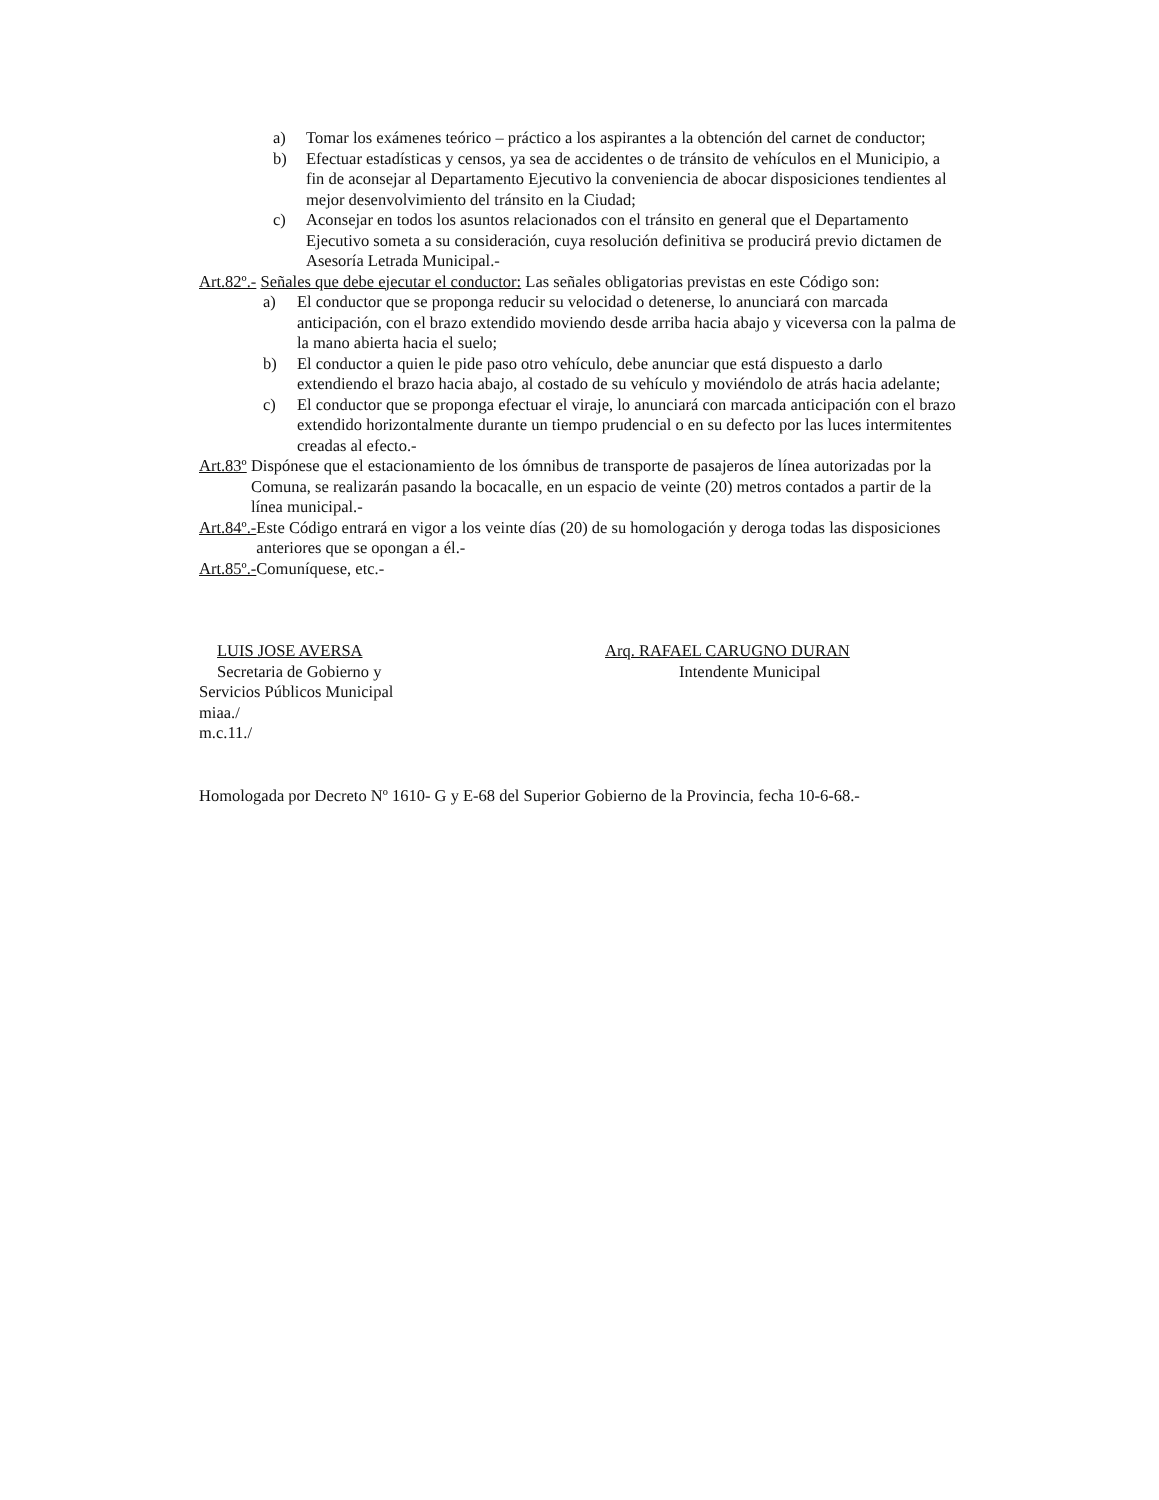a) Tomar los exámenes teórico – práctico a los aspirantes a la obtención del carnet de conductor;
b) Efectuar estadísticas y censos, ya sea de accidentes o de tránsito de vehículos en el Municipio, a fin de aconsejar al Departamento Ejecutivo la conveniencia de abocar disposiciones tendientes al mejor desenvolvimiento del tránsito en la Ciudad;
c) Aconsejar en todos los asuntos relacionados con el tránsito en general que el Departamento Ejecutivo someta a su consideración, cuya resolución definitiva se producirá previo dictamen de Asesoría Letrada Municipal.-
Art.82º.- Señales que debe ejecutar el conductor: Las señales obligatorias previstas en este Código son:
a) El conductor que se proponga reducir su velocidad o detenerse, lo anunciará con marcada anticipación, con el brazo extendido moviendo desde arriba hacia abajo y viceversa con la palma de la mano abierta hacia el suelo;
b) El conductor a quien le pide paso otro vehículo, debe anunciar que está dispuesto a darlo extendiendo el brazo hacia abajo, al costado de su vehículo y moviéndolo de atrás hacia adelante;
c) El conductor que se proponga efectuar el viraje, lo anunciará con marcada anticipación con el brazo extendido horizontalmente durante un tiempo prudencial o en su defecto por las luces intermitentes creadas al efecto.-
Art.83º Dispónese que el estacionamiento de los ómnibus de transporte de pasajeros de línea autorizadas por la Comuna, se realizarán pasando la bocacalle, en un espacio de veinte (20) metros contados a partir de la línea municipal.-
Art.84º.- Este Código entrará en vigor a los veinte días (20) de su homologación y deroga todas las disposiciones anteriores que se opongan a él.-
Art.85º.-Comuníquese, etc.-
LUIS JOSE AVERSA
Secretaria de Gobierno y
Servicios Públicos Municipal
Arq. RAFAEL CARUGNO DURAN
Intendente Municipal
miaa./
m.c.11./
Homologada por Decreto Nº 1610- G y E-68 del Superior Gobierno de la Provincia, fecha 10-6-68.-